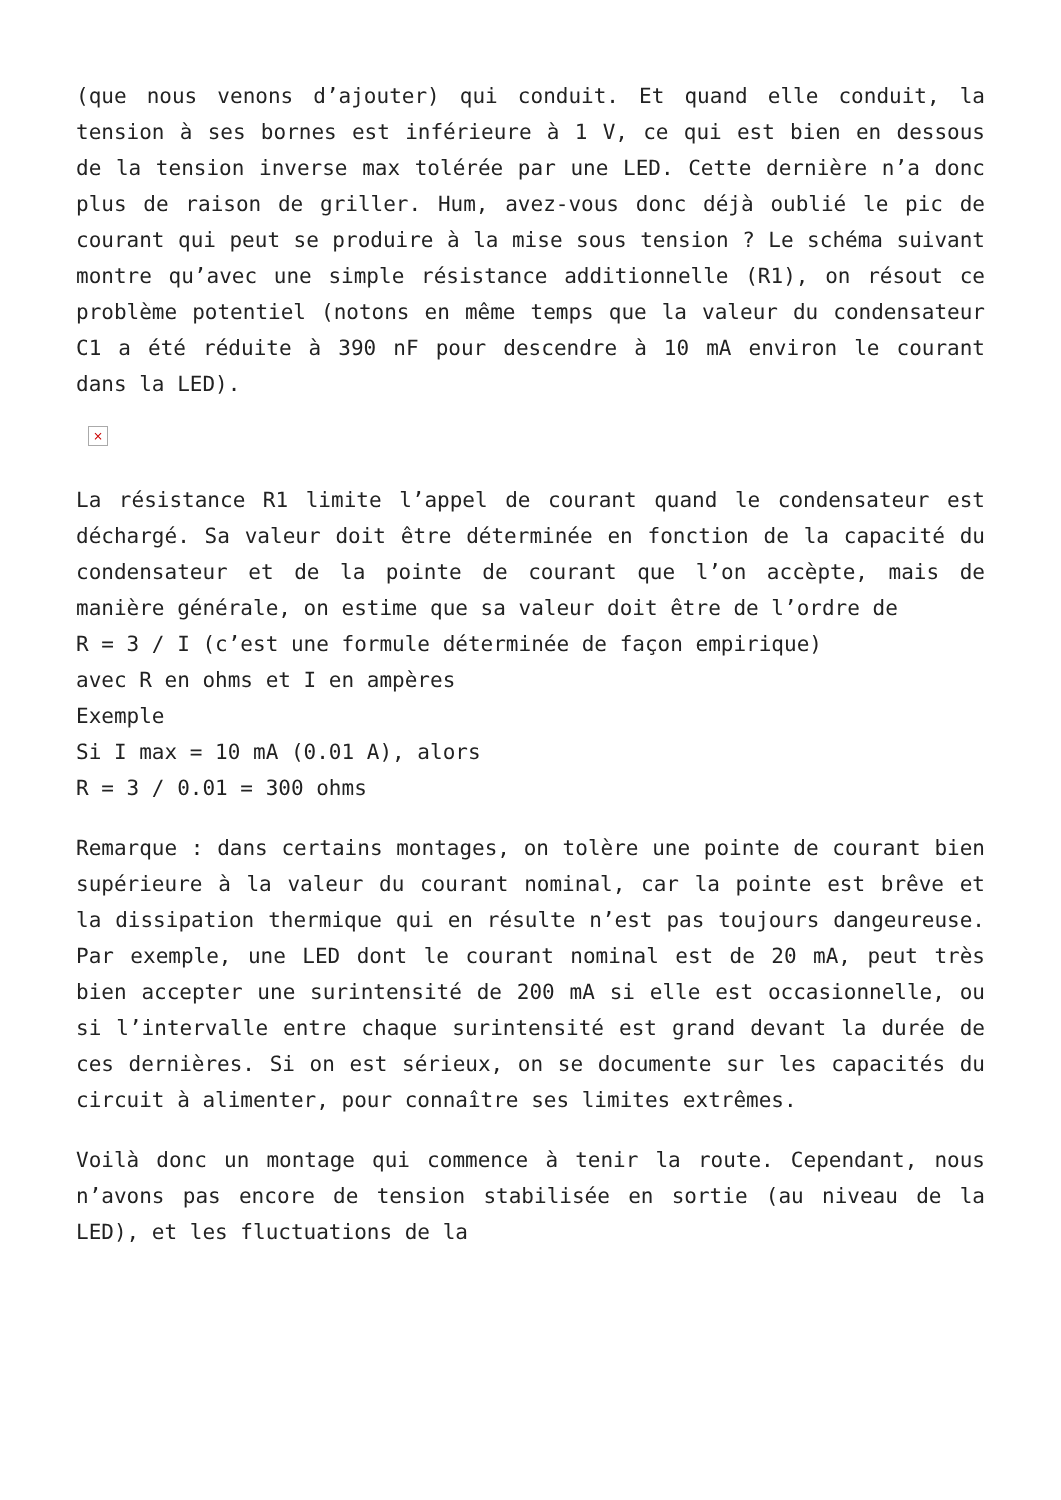(que nous venons d’ajouter) qui conduit. Et quand elle conduit, la tension à ses bornes est inférieure à 1 V, ce qui est bien en dessous de la tension inverse max tolérée par une LED. Cette dernière n’a donc plus de raison de griller. Hum, avez-vous donc déjà oublié le pic de courant qui peut se produire à la mise sous tension ? Le schéma suivant montre qu’avec une simple résistance additionnelle (R1), on résout ce problème potentiel (notons en même temps que la valeur du condensateur C1 a été réduite à 390 nF pour descendre à 10 mA environ le courant dans la LED).
×
La résistance R1 limite l’appel de courant quand le condensateur est déchargé. Sa valeur doit être déterminée en fonction de la capacité du condensateur et de la pointe de courant que l’on accèpte, mais de manière générale, on estime que sa valeur doit être de l’ordre de
R = 3 / I (c’est une formule déterminée de façon empirique)
avec R en ohms et I en ampères
Exemple
Si I max = 10 mA (0.01 A), alors
R = 3 / 0.01 = 300 ohms
Remarque : dans certains montages, on tolère une pointe de courant bien supérieure à la valeur du courant nominal, car la pointe est brêve et la dissipation thermique qui en résulte n’est pas toujours dangeureuse. Par exemple, une LED dont le courant nominal est de 20 mA, peut très bien accepter une surintensité de 200 mA si elle est occasionnelle, ou si l’intervalle entre chaque surintensité est grand devant la durée de ces dernières. Si on est sérieux, on se documente sur les capacités du circuit à alimenter, pour connaître ses limites extrêmes.
Voilà donc un montage qui commence à tenir la route. Cependant, nous n’avons pas encore de tension stabilisée en sortie (au niveau de la LED), et les fluctuations de la